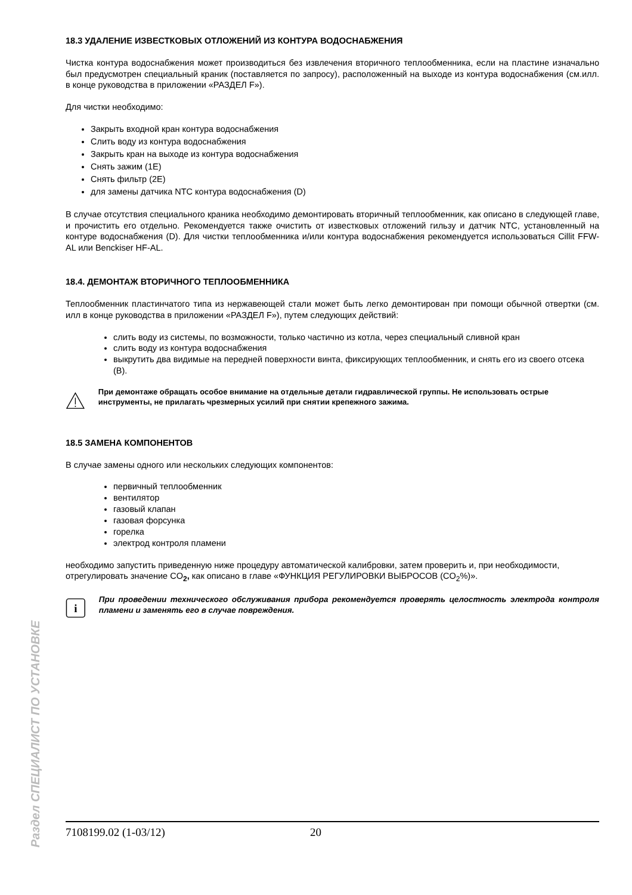18.3 УДАЛЕНИЕ ИЗВЕСТКОВЫХ ОТЛОЖЕНИЙ ИЗ КОНТУРА ВОДОСНАБЖЕНИЯ
Чистка контура водоснабжения может производиться без извлечения вторичного теплообменника, если на пластине изначально был предусмотрен специальный краник (поставляется по запросу), расположенный на выходе из контура водоснабжения (см.илл. в конце руководства в приложении «РАЗДЕЛ F»).
Для чистки необходимо:
Закрыть входной кран контура водоснабжения
Слить воду из контура водоснабжения
Закрыть кран на выходе из контура водоснабжения
Снять зажим (1E)
Снять фильтр (2E)
для замены датчика NTC контура водоснабжения (D)
В случае отсутствия специального краника необходимо демонтировать вторичный теплообменник, как описано в следующей главе, и прочистить его отдельно. Рекомендуется также очистить от известковых отложений гильзу и датчик NTC, установленный на контуре водоснабжения (D). Для чистки теплообменника и/или контура водоснабжения рекомендуется использоваться Cillit FFW-AL или Benckiser HF-AL.
18.4. ДЕМОНТАЖ ВТОРИЧНОГО ТЕПЛООБМЕННИКА
Теплообменник пластинчатого типа из нержавеющей стали может быть легко демонтирован при помощи обычной отвертки (см. илл в конце руководства в приложении «РАЗДЕЛ F»), путем следующих действий:
слить воду из системы, по возможности, только частично из котла, через специальный сливной кран
слить воду из контура водоснабжения
выкрутить два видимые на передней поверхности винта, фиксирующих теплообменник, и снять его из своего отсека (B).
При демонтаже обращать особое внимание на отдельные детали гидравлической группы. Не использовать острые инструменты, не прилагать чрезмерных усилий при снятии крепежного зажима.
18.5 ЗАМЕНА КОМПОНЕНТОВ
В случае замены одного или нескольких следующих компонентов:
первичный теплообменник
вентилятор
газовый клапан
газовая форсунка
горелка
электрод контроля пламени
необходимо запустить приведенную ниже процедуру автоматической калибровки, затем проверить и, при необходимости, отрегулировать значение CO<sub>2</sub>, как описано в главе «ФУНКЦИЯ РЕГУЛИРОВКИ ВЫБРОСОВ (CO<sub>2</sub>%)».
i
При проведении технического обслуживания прибора рекомендуется проверять целостность электрода контроля пламени и заменять его в случае повреждения.
Раздел СПЕЦИАЛИСТ ПО УСТАНОВКЕ
7108199.02 (1-03/12) 20